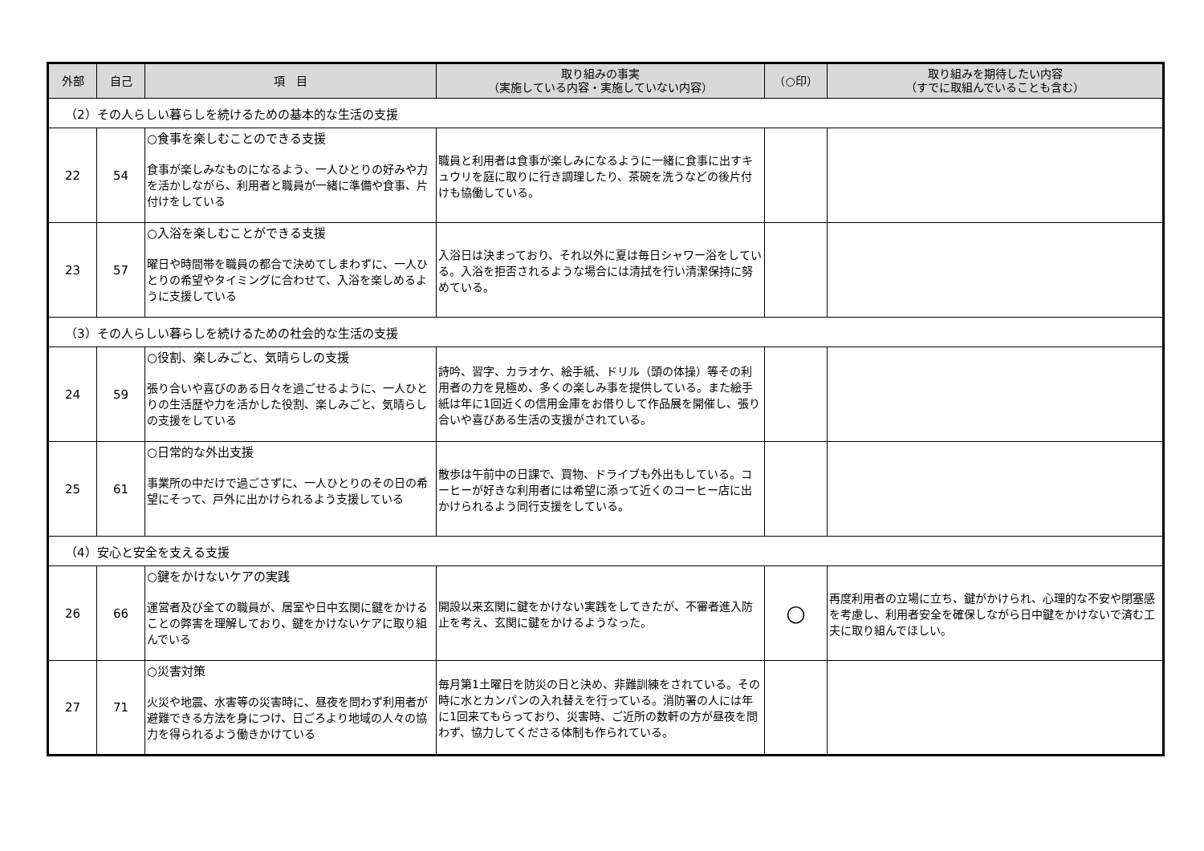| 外部 | 自己 | 項 目 | 取り組みの事実 （実施している内容・実施していない内容） | （○印） | 取り組みを期待したい内容 （すでに取組んでいることも含む） |
| --- | --- | --- | --- | --- | --- |
| （2）その人らしい暮らしを続けるための基本的な生活の支援 | | | | | |
| 22 | 54 | ○食事を楽しむことのできる支援 食事が楽しみなものになるよう、一人ひとりの好みや力を活かしながら、利用者と職員が一緒に準備や食事、片付けをしている | 職員と利用者は食事が楽しみになるように一緒に食事に出すキュウリを庭に取りに行き調理したり、茶碗を洗うなどの後片付けも協働している。 | | |
| 23 | 57 | ○入浴を楽しむことができる支援 曜日や時間帯を職員の都合で決めてしまわずに、一人ひとりの希望やタイミングに合わせて、入浴を楽しめるように支援している | 入浴日は決まっており、それ以外に夏は毎日シャワー浴をしている。入浴を拒否されるような場合には清拭を行い清潔保持に努めている。 | | |
| （3）その人らしい暮らしを続けるための社会的な生活の支援 | | | | | |
| 24 | 59 | ○役割、楽しみごと、気晴らしの支援 張り合いや喜びのある日々を過ごせるように、一人ひとりの生活歴や力を活かした役割、楽しみごと、気晴らしの支援をしている | 詩吟、習字、カラオケ、絵手紙、ドリル（頭の体操）等その利用者の力を見極め、多くの楽しみ事を提供している。また絵手紙は年に1回近くの信用金庫をお借りして作品展を開催し、張り合いや喜びある生活の支援がされている。 | | |
| 25 | 61 | ○日常的な外出支援 事業所の中だけで過ごさずに、一人ひとりのその日の希望にそって、戸外に出かけられるよう支援している | 散歩は午前中の日課で、買物、ドライブも外出もしている。コーヒーが好きな利用者には希望に添って近くのコーヒー店に出かけられるよう同行支援をしている。 | | |
| （4）安心と安全を支える支援 | | | | | |
| 26 | 66 | ○鍵をかけないケアの実践 運営者及び全ての職員が、居室や日中玄関に鍵をかけることの弊害を理解しており、鍵をかけないケアに取り組んでいる | 開設以来玄関に鍵をかけない実践をしてきたが、不審者進入防止を考え、玄関に鍵をかけるようなった。 | ○ | 再度利用者の立場に立ち、鍵がかけられ、心理的な不安や閉塞感を考慮し、利用者安全を確保しながら日中鍵をかけないで済む工夫に取り組んでほしい。 |
| 27 | 71 | ○災害対策 火災や地震、水害等の災害時に、昼夜を問わず利用者が避難できる方法を身につけ、日ごろより地域の人々の協力を得られるよう働きかけている | 毎月第1土曜日を防災の日と決め、非難訓練をされている。その時に水とカンパンの入れ替えを行っている。消防署の人には年に1回来てもらっており、災害時、ご近所の数軒の方が昼夜を問わず、協力してくださる体制も作られている。 | | |